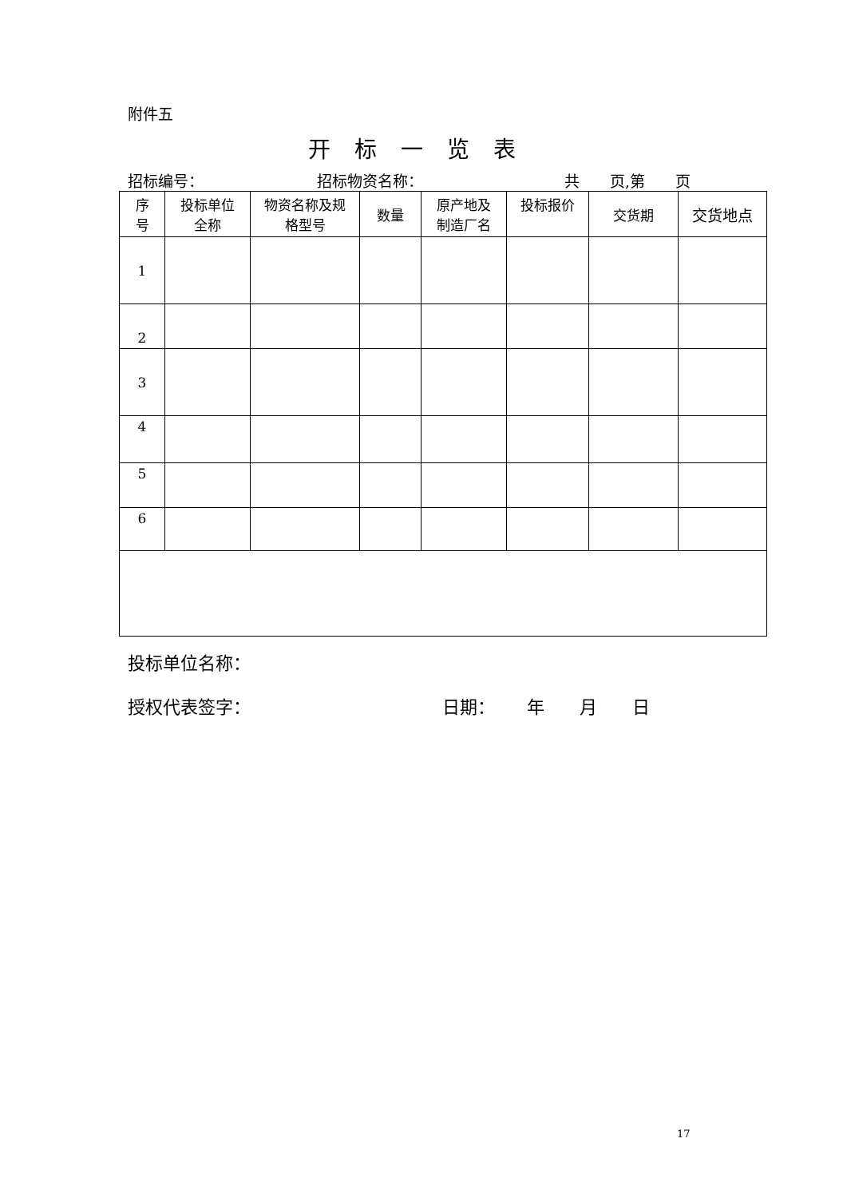附件五
开标一览表
招标编号： 招标物资名称： 共　　页,第　　页
| 序 号 | 投标单位 全称 | 物资名称及规 格型号 | 数量 | 原产地及 制造厂名 | 投标报价 | 交货期 | 交货地点 |
| --- | --- | --- | --- | --- | --- | --- | --- |
| 1 | | | | | | | |
| 2 | | | | | | | |
| 3 | | | | | | | |
| 4 | | | | | | | |
| 5 | | | | | | | |
| 6 | | | | | | | |
投标单位名称：
授权代表签字： 日期：　　 年　　月　　日
17